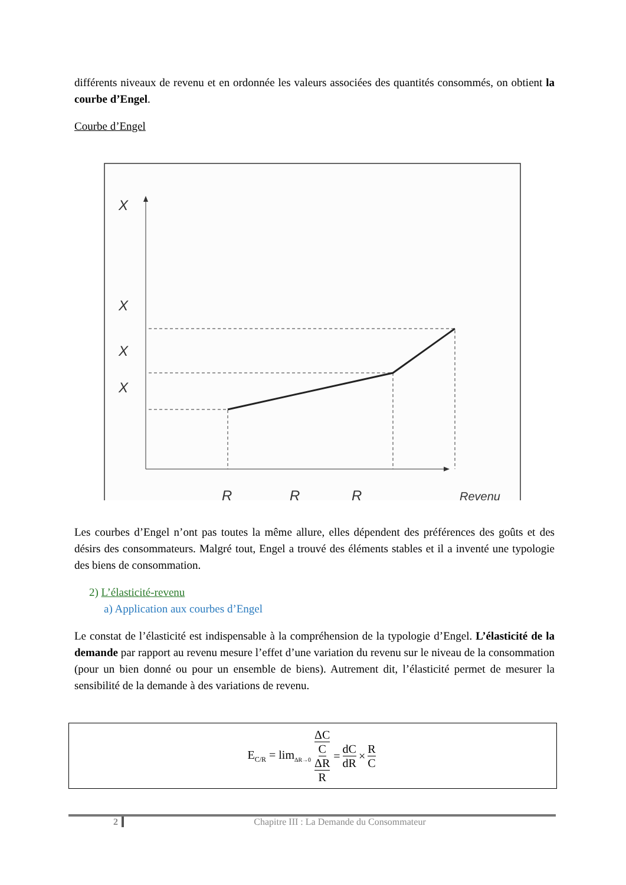différents niveaux de revenu et en ordonnée les valeurs associées des quantités consommés, on obtient la courbe d’Engel.
Courbe d’Engel
X
X
X
X
R
R
R
Revenu
Les courbes d’Engel n’ont pas toutes la même allure, elles dépendent des préférences des goûts et des désirs des consommateurs. Malgré tout, Engel a trouvé des éléments stables et il a inventé une typologie des biens de consommation.
2) L’élasticité-revenu
a) Application aux courbes d’Engel
Le constat de l’élasticité est indispensable à la compréhension de la typologie d’Engel. L’élasticité de la demande par rapport au revenu mesure l’effet d’une variation du revenu sur le niveau de la consommation (pour un bien donné ou pour un ensemble de biens). Autrement dit, l’élasticité permet de mesurer la sensibilité de la demande à des variations de revenu.
E<sub>C/R</sub> = lim<sub>ΔR→0</sub> ΔC C ΔR R = dC dR × R C
2 Chapitre III : La Demande du Consommateur